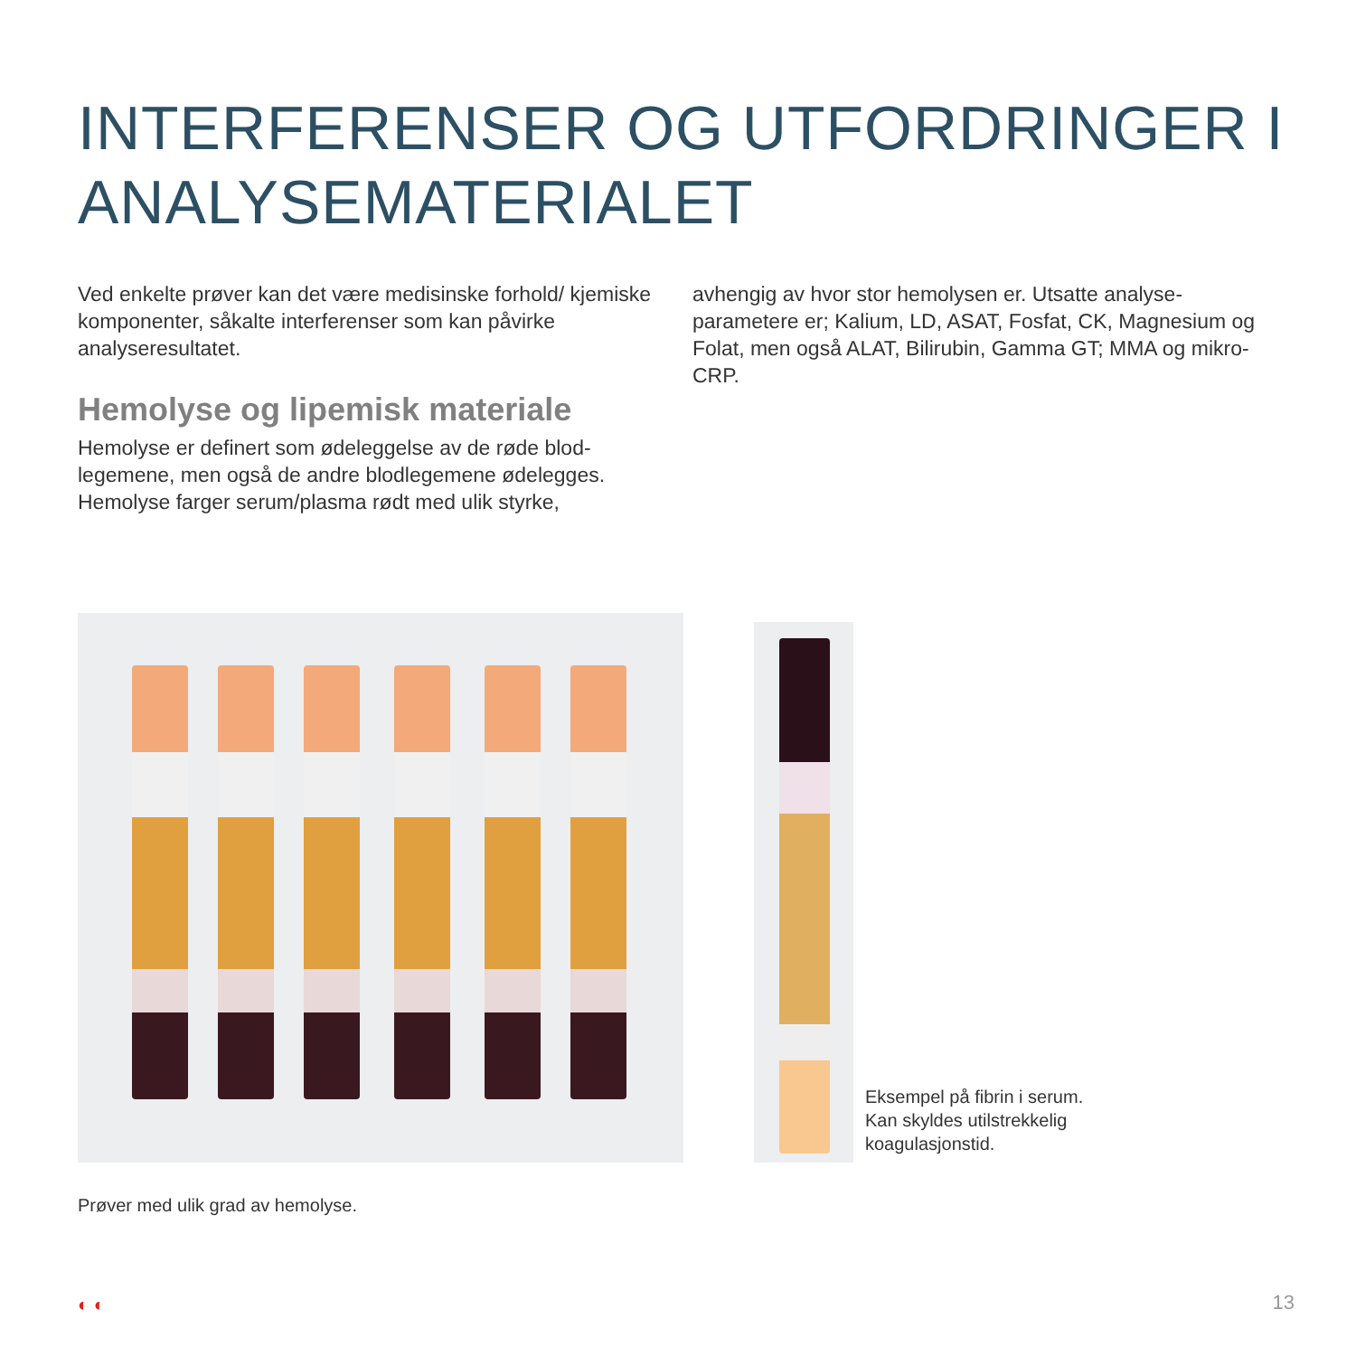INTERFERENSER OG UTFORDRINGER I
ANALYSEMATERIALET
Ved enkelte prøver kan det være medisinske forhold/ kjemiske komponenter, såkalte interferenser som kan påvirke analyseresultatet.
Hemolyse og lipemisk materiale
Hemolyse er definert som ødeleggelse av de røde blod-legemene, men også de andre blodlegemene ødelegges. Hemolyse farger serum/plasma rødt med ulik styrke,
avhengig av hvor stor hemolysen er. Utsatte analyse-parametere er; Kalium, LD, ASAT, Fosfat, CK, Magnesium og Folat, men også ALAT, Bilirubin, Gamma GT; MMA og mikro-CRP.
Eksempel på fibrin i serum.
Kan skyldes utilstrekkelig
koagulasjonstid.
Prøver med ulik grad av hemolyse.
◐ ◐ 13